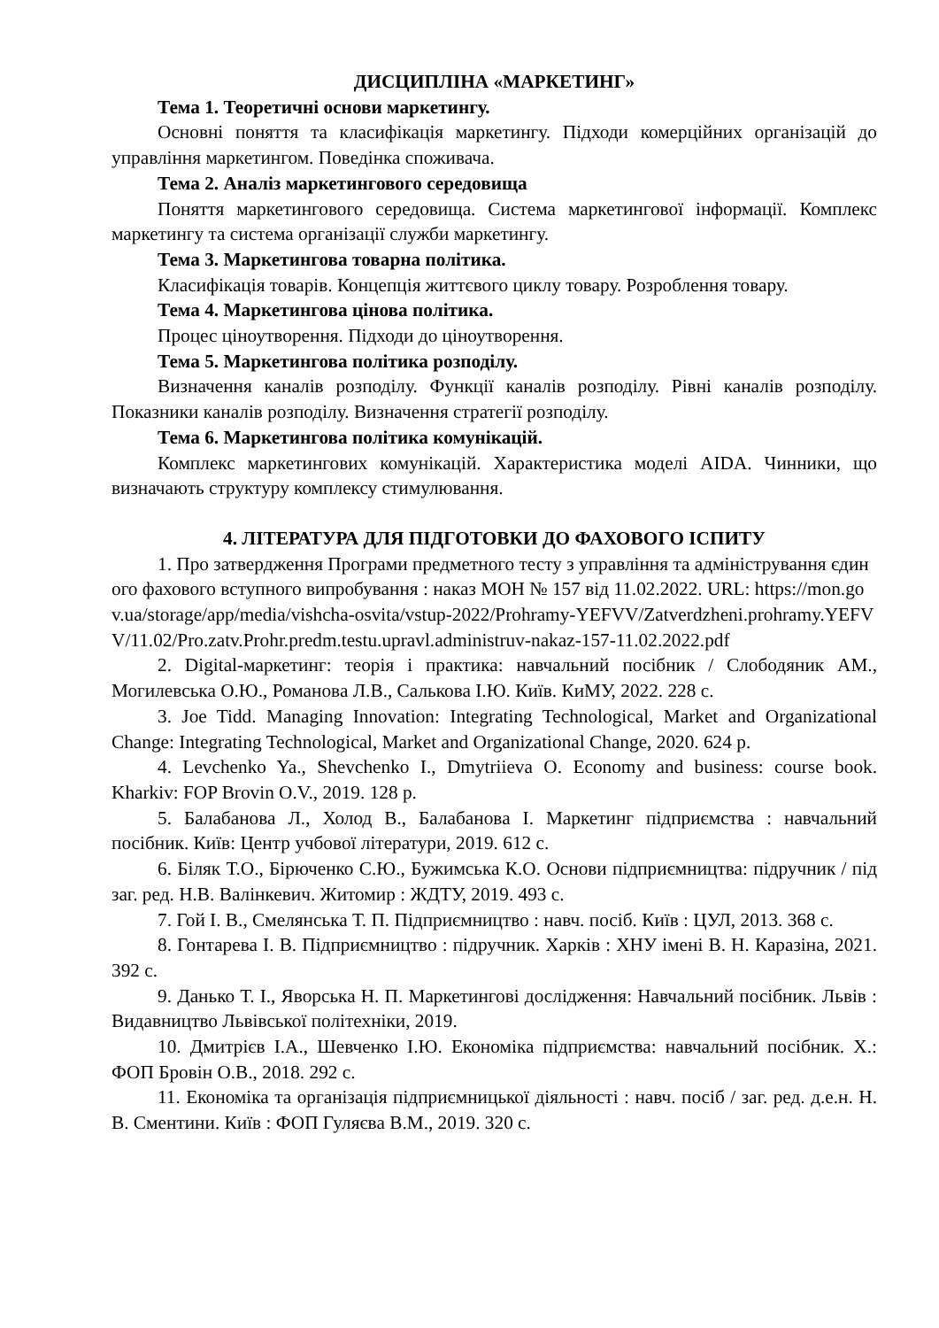ДИСЦИПЛІНА «МАРКЕТИНГ»
Тема 1. Теоретичні основи маркетингу.
Основні поняття та класифікація маркетингу. Підходи комерційних організацій до управління маркетингом. Поведінка споживача.
Тема 2. Аналіз маркетингового середовища
Поняття маркетингового середовища. Система маркетингової інформації. Комплекс маркетингу та система організації служби маркетингу.
Тема 3. Маркетингова товарна політика.
Класифікація товарів. Концепція життєвого циклу товару. Розроблення товару.
Тема 4. Маркетингова цінова політика.
Процес ціноутворення. Підходи до ціноутворення.
Тема 5. Маркетингова політика розподілу.
Визначення каналів розподілу. Функції каналів розподілу. Рівні каналів розподілу. Показники каналів розподілу. Визначення стратегії розподілу.
Тема 6. Маркетингова політика комунікацій.
Комплекс маркетингових комунікацій. Характеристика моделі AIDA. Чинники, що визначають структуру комплексу стимулювання.
4. ЛІТЕРАТУРА ДЛЯ ПІДГОТОВКИ ДО ФАХОВОГО ІСПИТУ
1. Про затвердження Програми предметного тесту з управління та адміністрування єдиного фахового вступного випробування : наказ МОН № 157 від 11.02.2022. URL: https://mon.gov.ua/storage/app/media/vishcha-osvita/vstup-2022/Prohramy-YEFVV/Zatverdzheni.prohramy.YEFVV/11.02/Pro.zatv.Prohr.predm.testu.upravl.administruv-nakaz-157-11.02.2022.pdf
2. Digital-маркетинг: теорія і практика: навчальний посібник / Слободяник АМ., Могилевська О.Ю., Романова Л.В., Салькова І.Ю. Київ. КиМУ, 2022. 228 с.
3. Joe Tidd. Managing Innovation: Integrating Technological, Market and Organizational Change: Integrating Technological, Market and Organizational Change, 2020. 624 p.
4. Levchenko Ya., Shevchenko I., Dmytriieva O. Economy and business: course book. Kharkiv: FOP Brovin O.V., 2019. 128 p.
5. Балабанова Л., Холод В., Балабанова І. Маркетинг підприємства : навчальний посібник. Київ: Центр учбової літератури, 2019. 612 с.
6. Біляк Т.О., Бірюченко С.Ю., Бужимська К.О. Основи підприємництва: підручник / під заг. ред. Н.В. Валінкевич. Житомир : ЖДТУ, 2019. 493 с.
7. Гой І. В., Смелянська Т. П. Підприємництво : навч. посіб. Київ : ЦУЛ, 2013. 368 с.
8. Гонтарева І. В. Підприємництво : підручник. Харків : ХНУ імені В. Н. Каразіна, 2021. 392 с.
9. Данько Т. І., Яворська Н. П. Маркетингові дослідження: Навчальний посібник. Львів : Видавництво Львівської політехніки, 2019.
10. Дмитрієв І.А., Шевченко І.Ю. Економіка підприємства: навчальний посібник. Х.: ФОП Бровін О.В., 2018. 292 с.
11. Економіка та організація підприємницької діяльності : навч. посіб / заг. ред. д.е.н. Н. В. Сментини. Київ : ФОП Гуляєва В.М., 2019. 320 с.